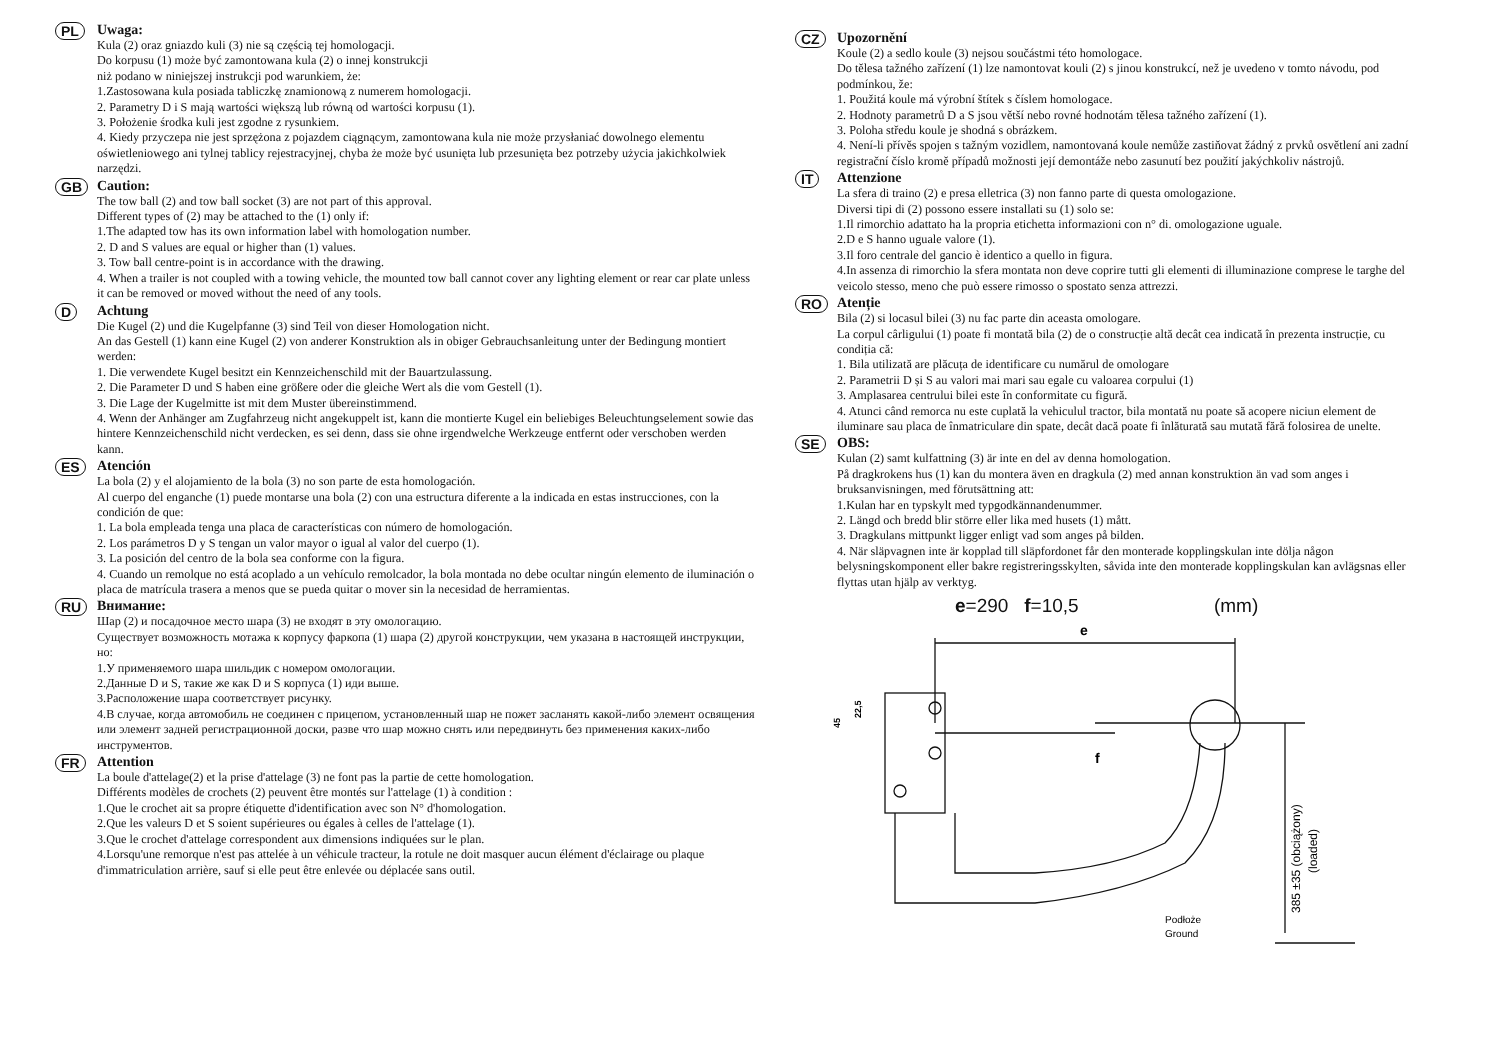PL
Uwaga:
Kula (2) oraz gniazdo kuli (3) nie są częścią tej homologacji.
Do korpusu (1) może być zamontowana kula (2) o innej konstrukcji
niż podano w niniejszej instrukcji pod warunkiem, że:
1.Zastosowana kula posiada tabliczkę znamionową z numerem homologacji.
2. Parametry D i S mają wartości większą lub równą od wartości korpusu (1).
3. Położenie środka kuli jest zgodne z rysunkiem.
4. Kiedy przyczepa nie jest sprzężona z pojazdem ciągnącym, zamontowana kula nie może przysłaniać dowolnego elementu oświetleniowego ani tylnej tablicy rejestracyjnej, chyba że może być usunięta lub przesunięta bez potrzeby użycia jakichkolwiek narzędzi.
GB
Caution:
The tow ball (2) and tow ball socket (3) are not part of this approval.
Different types of (2) may be attached to the (1) only if:
1.The adapted tow has its own information label with homologation number.
2. D and S values are equal or higher than (1) values.
3. Tow ball centre-point is in accordance with the drawing.
4. When a trailer is not coupled with a towing vehicle, the mounted tow ball cannot cover any lighting element or rear car plate unless it can be removed or moved without the need of any tools.
D
Achtung
Die Kugel (2) und die Kugelpfanne (3) sind Teil von dieser Homologation nicht.
An das Gestell (1) kann eine Kugel (2) von anderer Konstruktion als in obiger Gebrauchsanleitung unter der Bedingung montiert werden:
1. Die verwendete Kugel besitzt ein Kennzeichenschild mit der Bauartzulassung.
2. Die Parameter D und S haben eine größere oder die gleiche Wert als die vom Gestell (1).
3. Die Lage der Kugelmitte ist mit dem Muster übereinstimmend.
4. Wenn der Anhänger am Zugfahrzeug nicht angekuppelt ist, kann die montierte Kugel ein beliebiges Beleuchtungselement sowie das hintere Kennzeichenschild nicht verdecken, es sei denn, dass sie ohne irgendwelche Werkzeuge entfernt oder verschoben werden kann.
ES
Atención
La bola (2) y el alojamiento de la bola (3) no son parte de esta homologación.
Al cuerpo del enganche (1) puede montarse una bola (2) con una estructura diferente a la indicada en estas instrucciones, con la condición de que:
1. La bola empleada tenga una placa de características con número de homologación.
2. Los parámetros D y S tengan un valor mayor o igual al valor del cuerpo (1).
3. La posición del centro de la bola sea conforme con la figura.
4. Cuando un remolque no está acoplado a un vehículo remolcador, la bola montada no debe ocultar ningún elemento de iluminación o placa de matrícula trasera a menos que se pueda quitar o mover sin la necesidad de herramientas.
RU
Внимание:
Шар (2) и посадочное место шара (3) не входят в эту омологацию.
Существует возможность мотажа к корпусу фаркопа (1) шара (2) другой конструкции, чем указана в настоящей инструкции, но:
1.У применяемого шара шильдик с номером омологации.
2.Данные D и S, такие же как D и S корпуса (1) иди выше.
3.Расположение шара соответствует рисунку.
4.В случае, когда автомобиль не соединен с прицепом, установленный шар не пожет засланять какой-либо элемент освящения или элемент задней регистрационной доски, разве что шар можно снять или передвинуть без применения каких-либо инструментов.
FR
Attention
La boule d'attelage(2) et la prise d'attelage (3) ne font pas la partie de cette homologation.
Différents modèles de crochets (2) peuvent être montés sur l'attelage (1) à condition :
1.Que le crochet ait sa propre étiquette d'identification avec son N° d'homologation.
2.Que les valeurs D et S soient supérieures ou égales à celles de l'attelage (1).
3.Que le crochet d'attelage correspondent aux dimensions indiquées sur le plan.
4.Lorsqu'une remorque n'est pas attelée à un véhicule tracteur, la rotule ne doit masquer aucun élément d'éclairage ou plaque d'immatriculation arrière, sauf si elle peut être enlevée ou déplacée sans outil.
CZ
Upozornění
Koule (2) a sedlo koule (3) nejsou součástmi této homologace.
Do tělesa tažného zařízení (1) lze namontovat kouli (2) s jinou konstrukcí, než je uvedeno v tomto návodu, pod podmínkou, že:
1. Použitá koule má výrobní štítek s číslem homologace.
2. Hodnoty parametrů D a S jsou větší nebo rovné hodnotám tělesa tažného zařízení (1).
3. Poloha středu koule je shodná s obrázkem.
4. Není-li přívěs spojen s tažným vozidlem, namontovaná koule nemůže zastiňovat žádný z prvků osvětlení ani zadní registrační číslo kromě případů možnosti její demontáže nebo zasunutí bez použití jakýchkoliv nástrojů.
IT
Attenzione
La sfera di traino (2) e presa elletrica (3) non fanno parte di questa omologazione.
Diversi tipi di (2) possono essere installati su (1) solo se:
1.Il rimorchio adattato ha la propria etichetta informazioni con n° di. omologazione uguale.
2.D e S hanno uguale valore (1).
3.Il foro centrale del gancio è identico a quello in figura.
4.In assenza di rimorchio la sfera montata non deve coprire tutti gli elementi di illuminazione comprese le targhe del veicolo stesso, meno che può essere rimosso o spostato senza attrezzi.
RO
Atenție
Bila (2) si locasul bilei (3) nu fac parte din aceasta omologare.
La corpul cârligului (1) poate fi montată bila (2) de o construcție altă decât cea indicată în prezenta instrucție, cu condiția că:
1. Bila utilizată are plăcuța de identificare cu numărul de omologare
2. Parametrii D și S au valori mai mari sau egale cu valoarea corpului (1)
3. Amplasarea centrului bilei este în conformitate cu figură.
4. Atunci când remorca nu este cuplată la vehiculul tractor, bila montată nu poate să acopere niciun element de iluminare sau placa de înmatriculare din spate, decât dacă poate fi înlăturată sau mutată fără folosirea de unelte.
SE
OBS:
Kulan (2) samt kulfattning (3) är inte en del av denna homologation.
På dragkrokens hus (1) kan du montera även en dragkula (2) med annan konstruktion än vad som anges i bruksanvisningen, med förutsättning att:
1.Kulan har en typskylt med typgodkännandenummer.
2. Längd och bredd blir större eller lika med husets (1) mått.
3. Dragkulans mittpunkt ligger enligt vad som anges på bilden.
4. När släpvagnen inte är kopplad till släpfordonet får den monterade kopplingskulan inte dölja någon belysningskomponent eller bakre registreringsskylten, såvida inte den monterade kopplingskulan kan avlägsnas eller flyttas utan hjälp av verktyg.
e=290 f=10,5 (mm)
e
f
45
22,5
385 ±35 (obciążony)
(loaded)
Podłoże
Ground